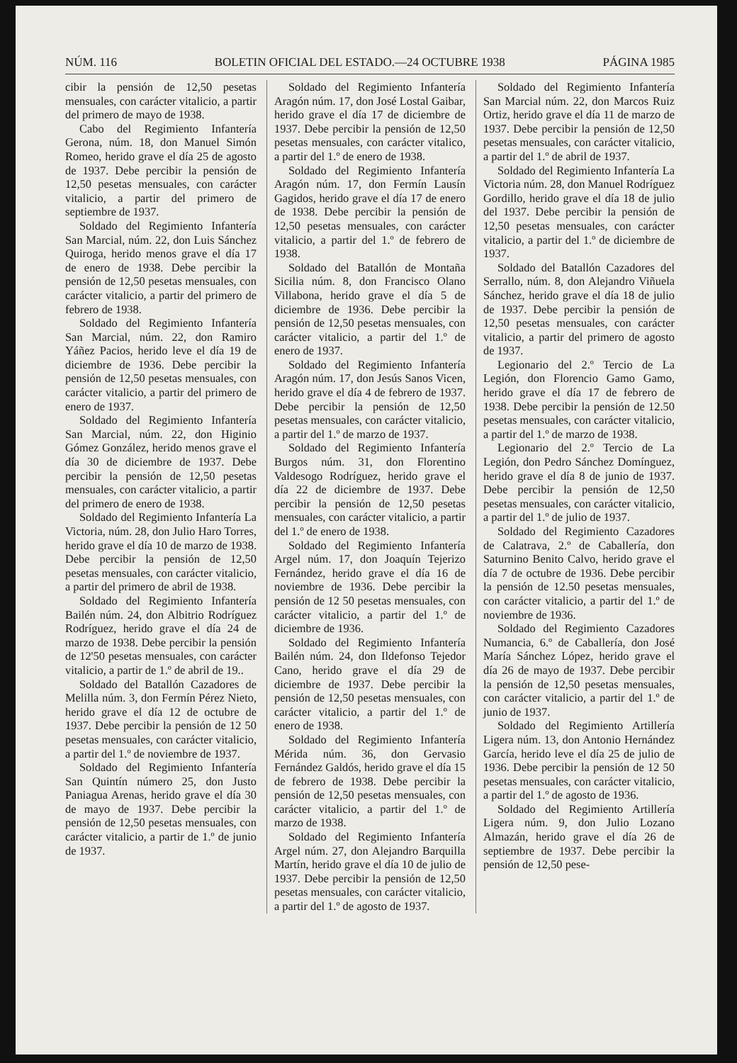NÚM. 116 BOLETIN OFICIAL DEL ESTADO.—24 OCTUBRE 1938 PÁGINA 1985
cibir la pensión de 12,50 pesetas mensuales, con carácter vitalicio, a partir del primero de mayo de 1938.
Cabo del Regimiento Infantería Gerona, núm. 18, don Manuel Simón Romeo, herido grave el día 25 de agosto de 1937. Debe percibir la pensión de 12,50 pesetas mensuales, con carácter vitalicio, a partir del primero de septiembre de 1937.
Soldado del Regimiento Infantería San Marcial, núm. 22, don Luis Sánchez Quiroga, herido menos grave el día 17 de enero de 1938. Debe percibir la pensión de 12,50 pesetas mensuales, con carácter vitalicio, a partir del primero de febrero de 1938.
Soldado del Regimiento Infantería San Marcial, núm. 22, don Ramiro Yáñez Pacios, herido leve el día 19 de diciembre de 1936. Debe percibir la pensión de 12,50 pesetas mensuales, con carácter vitalicio, a partir del primero de enero de 1937.
Soldado del Regimiento Infantería San Marcial, núm. 22, don Higinio Gómez González, herido menos grave el día 30 de diciembre de 1937. Debe percibir la pensión de 12,50 pesetas mensuales, con carácter vitalicio, a partir del primero de enero de 1938.
Soldado del Regimiento Infantería La Victoria, núm. 28, don Julio Haro Torres, herido grave el día 10 de marzo de 1938. Debe percibir la pensión de 12,50 pesetas mensuales, con carácter vitalicio, a partir del primero de abril de 1938.
Soldado del Regimiento Infantería Bailén núm. 24, don Albitrio Rodríguez Rodríguez, herido grave el día 24 de marzo de 1938. Debe percibir la pensión de 12'50 pesetas mensuales, con carácter vitalicio, a partir de 1.º de abril de 19..
Soldado del Batallón Cazadores de Melilla núm. 3, don Fermín Pérez Nieto, herido grave el día 12 de octubre de 1937. Debe percibir la pensión de 12 50 pesetas mensuales, con carácter vitalicio, a partir del 1.º de noviembre de 1937.
Soldado del Regimiento Infantería San Quintín número 25, don Justo Paniagua Arenas, herido grave el día 30 de mayo de 1937. Debe percibir la pensión de 12,50 pesetas mensuales, con carácter vitalicio, a partir de 1.º de junio de 1937.
Soldado del Regimiento Infantería Aragón núm. 17, don José Lostal Gaibar, herido grave el día 17 de diciembre de 1937. Debe percibir la pensión de 12,50 pesetas mensuales, con carácter vitalico, a partir del 1.º de enero de 1938.
Soldado del Regimiento Infantería Aragón núm. 17, don Fermín Lausín Gagidos, herido grave el día 17 de enero de 1938. Debe percibir la pensión de 12,50 pesetas mensuales, con carácter vitalicio, a partir del 1.º de febrero de 1938.
Soldado del Batallón de Montaña Sicilia núm. 8, don Francisco Olano Villabona, herido grave el día 5 de diciembre de 1936. Debe percibir la pensión de 12,50 pesetas mensuales, con carácter vitalicio, a partir del 1.º de enero de 1937.
Soldado del Regimiento Infantería Aragón núm. 17, don Jesús Sanos Vicen, herido grave el día 4 de febrero de 1937. Debe percibir la pensión de 12,50 pesetas mensuales, con carácter vitalicio, a partir del 1.º de marzo de 1937.
Soldado del Regimiento Infantería Burgos núm. 31, don Florentino Valdesogo Rodríguez, herido grave el día 22 de diciembre de 1937. Debe percibir la pensión de 12,50 pesetas mensuales, con carácter vitalicio, a partir del 1.º de enero de 1938.
Soldado del Regimiento Infantería Argel núm. 17, don Joaquín Tejerizo Fernández, herido grave el día 16 de noviembre de 1936. Debe percibir la pensión de 12 50 pesetas mensuales, con carácter vitalicio, a partir del 1.º de diciembre de 1936.
Soldado del Regimiento Infantería Bailén núm. 24, don Ildefonso Tejedor Cano, herido grave el día 29 de diciembre de 1937. Debe percibir la pensión de 12,50 pesetas mensuales, con carácter vitalicio, a partir del 1.º de enero de 1938.
Soldado del Regimiento Infantería Mérida núm. 36, don Gervasio Fernández Galdós, herido grave el día 15 de febrero de 1938. Debe percibir la pensión de 12,50 pesetas mensuales, con carácter vitalicio, a partir del 1.º de marzo de 1938.
Soldado del Regimiento Infantería Argel núm. 27, don Alejandro Barquilla Martín, herido grave el día 10 de julio de 1937. Debe percibir la pensión de 12,50 pesetas mensuales, con carácter vitalicio, a partir del 1.º de agosto de 1937.
Soldado del Regimiento Infantería San Marcial núm. 22, don Marcos Ruiz Ortiz, herido grave el día 11 de marzo de 1937. Debe percibir la pensión de 12,50 pesetas mensuales, con carácter vitalicio, a partir del 1.º de abril de 1937.
Soldado del Regimiento Infantería La Victoria núm. 28, don Manuel Rodríguez Gordillo, herido grave el día 18 de julio del 1937. Debe percibir la pensión de 12,50 pesetas mensuales, con carácter vitalicio, a partir del 1.º de diciembre de 1937.
Soldado del Batallón Cazadores del Serrallo, núm. 8, don Alejandro Viñuela Sánchez, herido grave el día 18 de julio de 1937. Debe percibir la pensión de 12,50 pesetas mensuales, con carácter vitalicio, a partir del primero de agosto de 1937.
Legionario del 2.º Tercio de La Legión, don Florencio Gamo Gamo, herido grave el día 17 de febrero de 1938. Debe percibir la pensión de 12.50 pesetas mensuales, con carácter vitalicio, a partir del 1.º de marzo de 1938.
Legionario del 2.º Tercio de La Legión, don Pedro Sánchez Domínguez, herido grave el día 8 de junio de 1937. Debe percibir la pensión de 12,50 pesetas mensuales, con carácter vitalicio, a partir del 1.º de julio de 1937.
Soldado del Regimiento Cazadores de Calatrava, 2.º de Caballería, don Saturnino Benito Calvo, herido grave el día 7 de octubre de 1936. Debe percibir la pensión de 12.50 pesetas mensuales, con carácter vitalicio, a partir del 1.º de noviembre de 1936.
Soldado del Regimiento Cazadores Numancia, 6.º de Caballería, don José María Sánchez López, herido grave el día 26 de mayo de 1937. Debe percibir la pensión de 12,50 pesetas mensuales, con carácter vitalicio, a partir del 1.º de junio de 1937.
Soldado del Regimiento Artillería Ligera núm. 13, don Antonio Hernández García, herido leve el día 25 de julio de 1936. Debe percibir la pensión de 12 50 pesetas mensuales, con carácter vitalicio, a partir del 1.º de agosto de 1936.
Soldado del Regimiento Artillería Ligera núm. 9, don Julio Lozano Almazán, herido grave el día 26 de septiembre de 1937. Debe percibir la pensión de 12,50 pese-